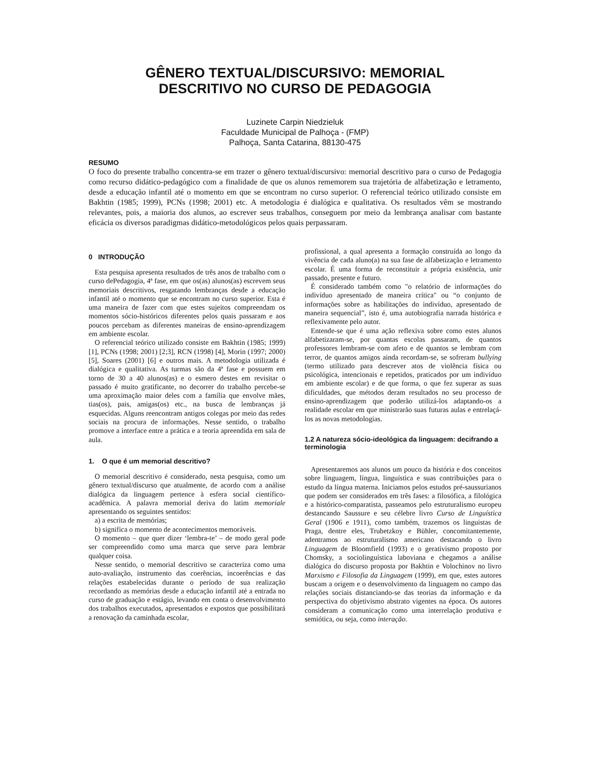GÊNERO TEXTUAL/DISCURSIVO: MEMORIAL
DESCRITIVO NO CURSO DE PEDAGOGIA
Luzinete Carpin Niedzieluk
Faculdade Municipal de Palhoça - (FMP)
Palhoça, Santa Catarina, 88130-475
RESUMO
O foco do presente trabalho concentra-se em trazer o gênero textual/discursivo: memorial descritivo para o curso de Pedagogia como recurso didático-pedagógico com a finalidade de que os alunos rememorem sua trajetória de alfabetização e letramento, desde a educação infantil até o momento em que se encontram no curso superior. O referencial teórico utilizado consiste em Bakhtin (1985; 1999), PCNs (1998; 2001) etc. A metodologia é dialógica e qualitativa. Os resultados vêm se mostrando relevantes, pois, a maioria dos alunos, ao escrever seus trabalhos, conseguem por meio da lembrança analisar com bastante eficácia os diversos paradigmas didático-metodológicos pelos quais perpassaram.
0 INTRODUÇÃO
Esta pesquisa apresenta resultados de três anos de trabalho com o curso dePedagogia, 4ª fase, em que os(as) alunos(as) escrevem seus memoriais descritivos, resgatando lembranças desde a educação infantil até o momento que se encontram no curso superior. Esta é uma maneira de fazer com que estes sujeitos compreendam os momentos sócio-históricos diferentes pelos quais passaram e aos poucos percebam as diferentes maneiras de ensino-aprendizagem em ambiente escolar.
O referencial teórico utilizado consiste em Bakhtin (1985; 1999) [1], PCNs (1998; 2001) [2;3], RCN (1998) [4], Morin (1997; 2000) [5], Soares (2001) [6] e outros mais. A metodologia utilizada é dialógica e qualitativa. As turmas são da 4ª fase e possuem em torno de 30 a 40 alunos(as) e o esmero destes em revisitar o passado é muito gratificante, no decorrer do trabalho percebe-se uma aproximação maior deles com a família que envolve mães, tias(os), pais, amigas(os) etc., na busca de lembranças já esquecidas. Alguns reencontram antigos colegas por meio das redes sociais na procura de informações. Nesse sentido, o trabalho promove a interface entre a prática e a teoria apreendida em sala de aula.
1. O que é um memorial descritivo?
O memorial descritivo é considerado, nesta pesquisa, como um gênero textual/discurso que atualmente, de acordo com a análise dialógica da linguagem pertence à esfera social científico-acadêmica. A palavra memorial deriva do latim memoriale apresentando os seguintes sentidos:
a) a escrita de memórias;
b) significa o momento de acontecimentos memoráveis.
O momento – que quer dizer ‘lembra-te’ – de modo geral pode ser compreendido como uma marca que serve para lembrar qualquer coisa.
Nesse sentido, o memorial descritivo se caracteriza como uma auto-avaliação, instrumento das coerências, incoerências e das relações estabelecidas durante o período de sua realização recordando as memórias desde a educação infantil até a entrada no curso de graduação e estágio, levando em conta o desenvolvimento dos trabalhos executados, apresentados e expostos que possibilitará a renovação da caminhada escolar,
profissional, a qual apresenta a formação construída ao longo da vivência de cada aluno(a) na sua fase de alfabetização e letramento escolar. É uma forma de reconstituir a própria existência, unir passado, presente e futuro.
É considerado também como "o relatório de informações do indivíduo apresentado de maneira crítica" ou “o conjunto de informações sobre as habilitações do indivíduo, apresentado de maneira sequencial”, isto é, uma autobiografia narrada histórica e reflexivamente pelo autor.
Entende-se que é uma ação reflexiva sobre como estes alunos alfabetizaram-se, por quantas escolas passaram, de quantos professores lembram-se com afeto e de quantos se lembram com terror, de quantos amigos ainda recordam-se, se sofreram bullying (termo utilizado para descrever atos de violência física ou psicológica, intencionais e repetidos, praticados por um indivíduo em ambiente escolar) e de que forma, o que fez superar as suas dificuldades, que métodos deram resultados no seu processo de ensino-aprendizagem que poderão utilizá-los adaptando-os a realidade escolar em que ministrarão suas futuras aulas e entrelaçá-los as novas metodologias.
1.2 A natureza sócio-ideológica da linguagem: decifrando a terminologia
Apresentaremos aos alunos um pouco da história e dos conceitos sobre linguagem, língua, linguística e suas contribuições para o estudo da língua materna. Iniciamos pelos estudos pré-saussurianos que podem ser considerados em três fases: a filosófica, a filológica e a histórico-comparatista, passeamos pelo estruturalismo europeu destancando Saussure e seu célebre livro Curso de Linguística Geral (1906 e 1911), como também, trazemos os linguistas de Praga, dentre eles, Trubetzkoy e Bühler, concomitantemente, adentramos ao estruturalismo americano destacando o livro Linguagem de Bloomfield (1993) e o gerativismo proposto por Chomsky, a sociolinguística laboviana e chegamos a análise dialógica do discurso proposta por Bakhtin e Volochinov no livro Marxismo e Filosofia da Linguagem (1999), em que, estes autores buscam a origem e o desenvolvimento da linguagem no campo das relações sociais distanciando-se das teorias da informação e da perspectiva do objetivismo abstrato vigentes na época. Os autores consideram a comunicação como uma interrelação produtiva e semiótica, ou seja, como interação.